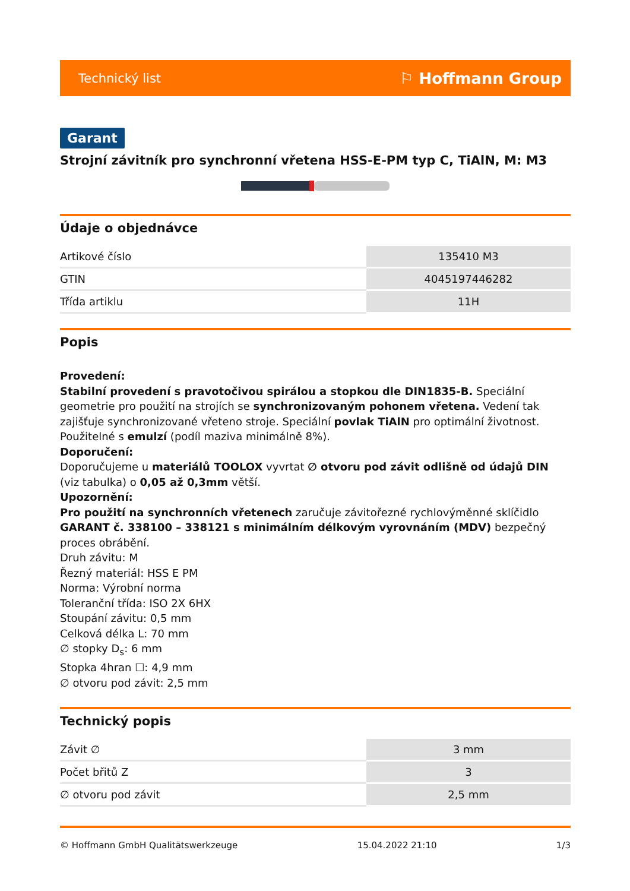Technický list ⚐ Hoffmann Group
Garant
Strojní závitník pro synchronní vřetena HSS-E-PM typ C, TiAlN, M: M3
Údaje o objednávce
| Artikové číslo | 135410 M3 |
| GTIN | 4045197446282 |
| Třída artiklu | 11H |
Popis
Provedení:
Stabilní provedení s pravotočivou spirálou a stopkou dle DIN1835-B. Speciální geometrie pro použití na strojích se synchronizovaným pohonem vřetena. Vedení tak zajišťuje synchronizované vřeteno stroje. Speciální povlak TiAlN pro optimální životnost. Použitelné s emulzí (podíl maziva minimálně 8%).
Doporučení:
Doporučujeme u materiálů TOOLOX vyvrtat ∅ otvoru pod závit odlišně od údajů DIN (viz tabulka) o 0,05 až 0,3mm větší.
Upozornění:
Pro použití na synchronních vřetenech zaručuje závitořezné rychlovýměnné sklíčidlo GARANT č. 338100 – 338121 s minimálním délkovým vyrovnáním (MDV) bezpečný proces obrábění.
Druh závitu: M
Řezný materiál: HSS E PM
Norma: Výrobní norma
Toleranční třída: ISO 2X 6HX
Stoupání závitu: 0,5 mm
Celková délka L: 70 mm
∅ stopky D<sub>s</sub>: 6 mm
Stopka 4hran ☐: 4,9 mm
∅ otvoru pod závit: 2,5 mm
Technický popis
| Závit ∅ | 3 mm |
| Počet břitů Z | 3 |
| ∅ otvoru pod závit | 2,5 mm |
© Hoffmann GmbH Qualitätswerkzeuge 15.04.2022 21:10 1/3